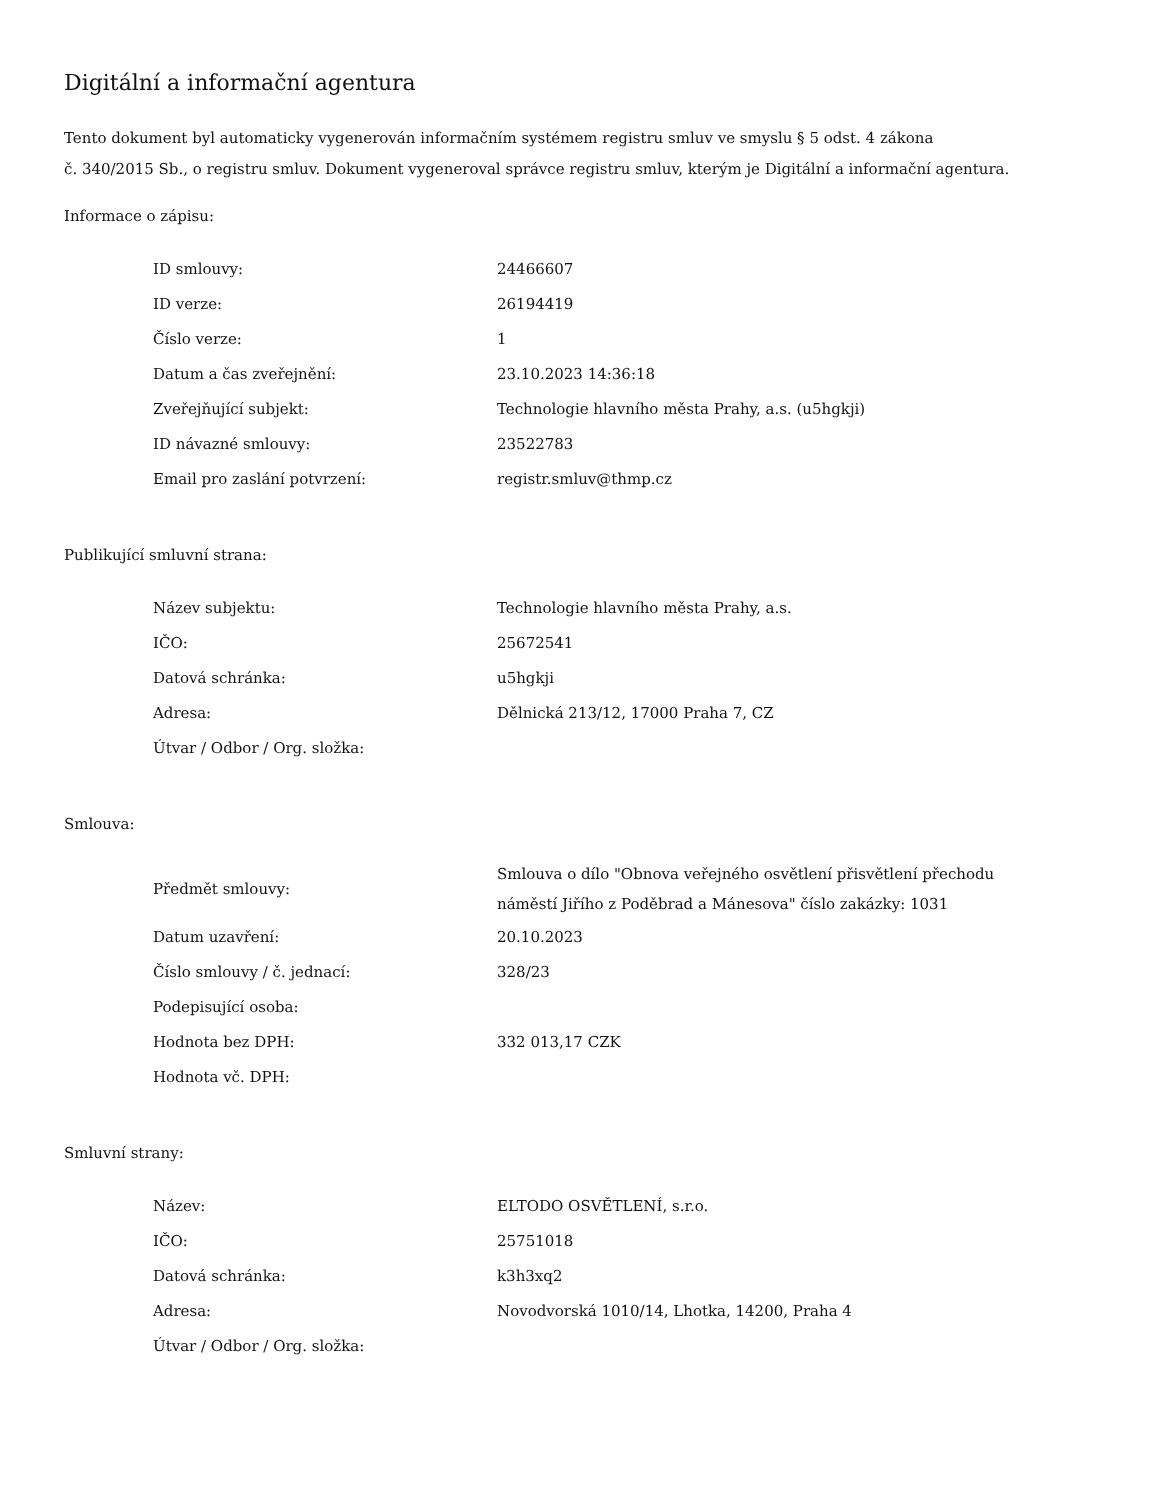Digitální a informační agentura
Tento dokument byl automaticky vygenerován informačním systémem registru smluv ve smyslu § 5 odst. 4 zákona
č. 340/2015 Sb., o registru smluv. Dokument vygeneroval správce registru smluv, kterým je Digitální a informační agentura.
Informace o zápisu:
| ID smlouvy: | 24466607 |
| ID verze: | 26194419 |
| Číslo verze: | 1 |
| Datum a čas zveřejnění: | 23.10.2023 14:36:18 |
| Zveřejňující subjekt: | Technologie hlavního města Prahy, a.s. (u5hgkji) |
| ID návazné smlouvy: | 23522783 |
| Email pro zaslání potvrzení: | registr.smluv@thmp.cz |
Publikující smluvní strana:
| Název subjektu: | Technologie hlavního města Prahy, a.s. |
| IČO: | 25672541 |
| Datová schránka: | u5hgkji |
| Adresa: | Dělnická 213/12, 17000 Praha 7, CZ |
| Útvar / Odbor / Org. složka: | |
Smlouva:
| Předmět smlouvy: | Smlouva o dílo "Obnova veřejného osvětlení přisvětlení přechodu náměstí Jiřího z Poděbrad a Mánesova" číslo zakázky: 1031 |
| Datum uzavření: | 20.10.2023 |
| Číslo smlouvy / č. jednací: | 328/23 |
| Podepisující osoba: | |
| Hodnota bez DPH: | 332 013,17 CZK |
| Hodnota vč. DPH: | |
Smluvní strany:
| Název: | ELTODO OSVĚTLENÍ, s.r.o. |
| IČO: | 25751018 |
| Datová schránka: | k3h3xq2 |
| Adresa: | Novodvorská 1010/14, Lhotka, 14200, Praha 4 |
| Útvar / Odbor / Org. složka: | |